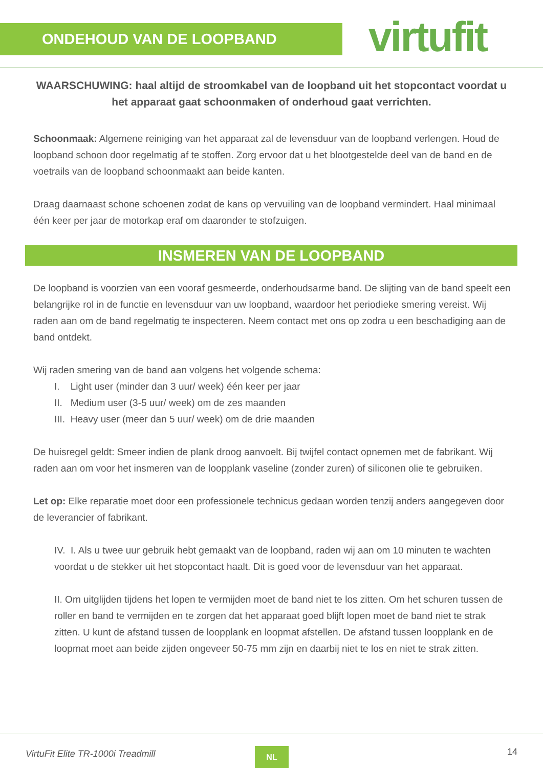ONDEHOUD VAN DE LOOPBAND virtufit
WAARSCHUWING: haal altijd de stroomkabel van de loopband uit het stopcontact voordat u het apparaat gaat schoonmaken of onderhoud gaat verrichten.
Schoonmaak: Algemene reiniging van het apparaat zal de levensduur van de loopband verlengen. Houd de loopband schoon door regelmatig af te stoffen. Zorg ervoor dat u het blootgestelde deel van de band en de voetrails van de loopband schoonmaakt aan beide kanten.
Draag daarnaast schone schoenen zodat de kans op vervuiling van de loopband vermindert. Haal minimaal één keer per jaar de motorkap eraf om daaronder te stofzuigen.
INSMEREN VAN DE LOOPBAND
De loopband is voorzien van een vooraf gesmeerde, onderhoudsarme band. De slijting van de band speelt een belangrijke rol in de functie en levensduur van uw loopband, waardoor het periodieke smering vereist. Wij raden aan om de band regelmatig te inspecteren. Neem contact met ons op zodra u een beschadiging aan de band ontdekt.
Wij raden smering van de band aan volgens het volgende schema:
I. Light user (minder dan 3 uur/ week) één keer per jaar
II. Medium user (3-5 uur/ week) om de zes maanden
III. Heavy user (meer dan 5 uur/ week) om de drie maanden
De huisregel geldt: Smeer indien de plank droog aanvoelt. Bij twijfel contact opnemen met de fabrikant. Wij raden aan om voor het insmeren van de loopplank vaseline (zonder zuren) of siliconen olie te gebruiken.
Let op: Elke reparatie moet door een professionele technicus gedaan worden tenzij anders aangegeven door de leverancier of fabrikant.
IV. I. Als u twee uur gebruik hebt gemaakt van de loopband, raden wij aan om 10 minuten te wachten voordat u de stekker uit het stopcontact haalt. Dit is goed voor de levensduur van het apparaat.
II. Om uitglijden tijdens het lopen te vermijden moet de band niet te los zitten. Om het schuren tussen de roller en band te vermijden en te zorgen dat het apparaat goed blijft lopen moet de band niet te strak zitten. U kunt de afstand tussen de loopplank en loopmat afstellen. De afstand tussen loopplank en de loopmat moet aan beide zijden ongeveer 50-75 mm zijn en daarbij niet te los en niet te strak zitten.
VirtuFit Elite TR-1000i Treadmill NL 14